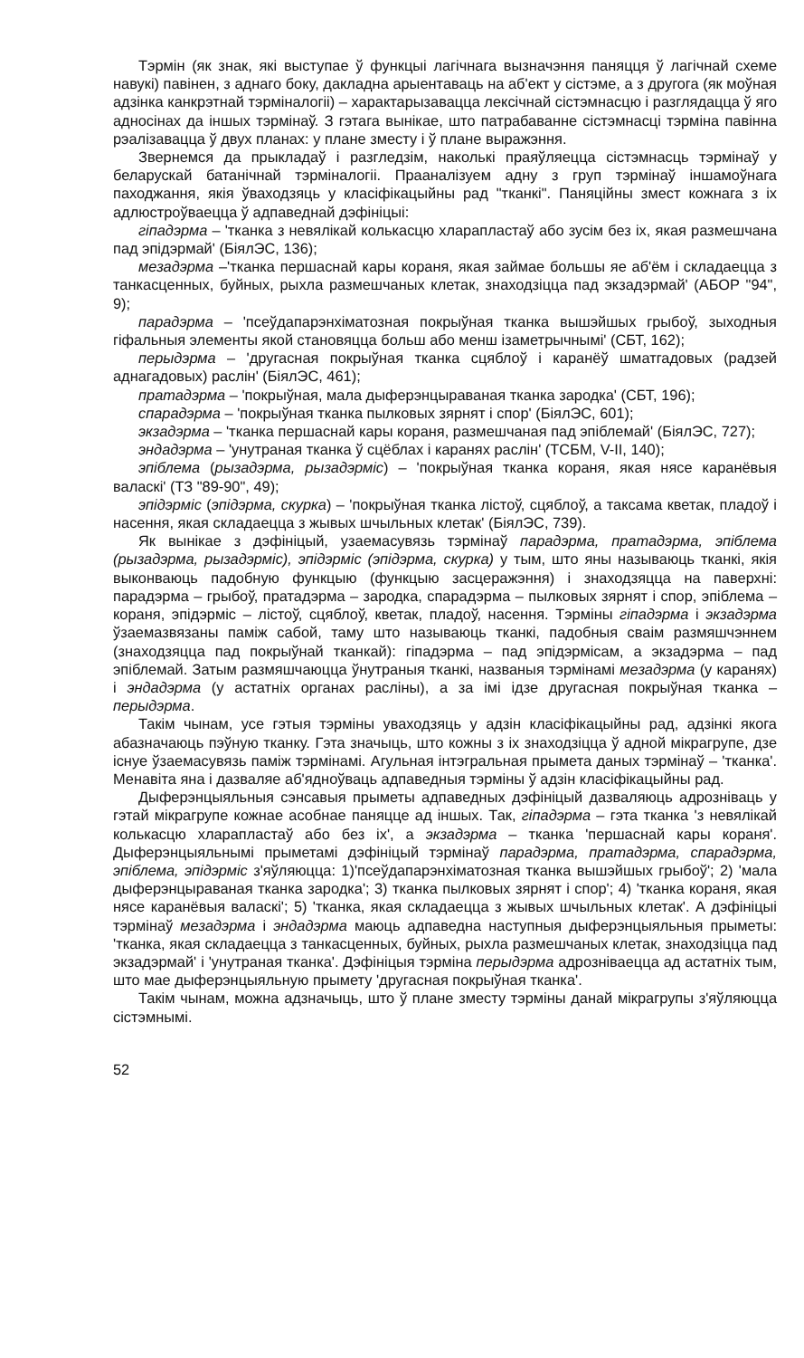Тэрмін (як знак, які выступае ў функцыі лагічнага вызначэння паняцця ў лагічнай схеме навукі) павінен, з аднаго боку, дакладна арыентаваць на аб'ект у сістэме, а з другога (як моўная адзінка канкрэтнай тэрміналогіі) – характарызавацца лексічнай сістэмнасцю і разглядацца ў яго адносінах да іншых тэрмінаў. З гэтага вынікае, што патрабаванне сістэмнасці тэрміна павінна рэалізавацца ў двух планах: у плане зместу і ў плане выражэння.
Звернемся да прыкладаў і разгледзім, наколькі праяўляецца сістэмнасць тэрмінаў у беларускай батанічнай тэрміналогіі. Прааналізуем адну з груп тэрмінаў іншамоўнага паходжання, якія ўваходзяць у класіфікацыйны рад "тканкі". Паняційны змест кожнага з іх адлюстроўваецца ў адпаведнай дэфініцыі:
гіпадэрма – 'тканка з невялікай колькасцю хларапластаў або зусім без іх, якая размешчана пад эпідэрмай' (БіялЭС, 136);
мезадэрма –'тканка першаснай кары кораня, якая займае большы яе аб'ём і складаецца з танкасценных, буйных, рыхла размешчаных клетак, знаходзіцца пад экзадэрмай' (АБОР "94", 9);
парадэрма – 'псеўдапарэнхіматозная покрыўная тканка вышэйшых грыбоў, зыходныя гіфальныя элементы якой становяцца больш або менш ізаметрычнымі' (СБТ, 162);
перыдэрма – 'другасная покрыўная тканка сцяблоў і каранёў шматгадовых (радзей аднагадовых) раслін' (БіялЭС, 461);
пратадэрма – 'покрыўная, мала дыферэнцыраваная тканка зародка' (СБТ, 196);
спарадэрма – 'покрыўная тканка пылковых зярнят і спор' (БіялЭС, 601);
экзадэрма – 'тканка першаснай кары кораня, размешчаная пад эпіблемай' (БіялЭС, 727);
эндадэрма – 'унутраная тканка ў сцёблах і каранях раслін' (ТСБМ, V-II, 140);
эпіблема (рызадэрма, рызадэрміс) – 'покрыўная тканка кораня, якая нясе каранёвыя валаскі' (ТЗ "89-90", 49);
эпідэрміс (эпідэрма, скурка) – 'покрыўная тканка лістоў, сцяблоў, а таксама кветак, пладоў і насення, якая складаецца з жывых шчыльных клетак' (БіялЭС, 739).
Як вынікае з дэфініцый, узаемасувязь тэрмінаў парадэрма, пратадэрма, эпіблема (рызадэрма, рызадэрміс), эпідэрміс (эпідэрма, скурка) у тым, што яны называюць тканкі, якія выконваюць падобную функцыю (функцыю засцеражэння) і знаходзяцца на паверхні: парадэрма – грыбоў, пратадэрма – зародка, спарадэрма – пылковых зярнят і спор, эпіблема – кораня, эпідэрміс – лістоў, сцяблоў, кветак, пладоў, насення. Тэрміны гіпадэрма і экзадэрма ўзаемазвязаны паміж сабой, таму што называюць тканкі, падобныя сваім размяшчэннем (знаходзяцца пад покрыўнай тканкай): гіпадэрма – пад эпідэрмісам, а экзадэрма – пад эпіблемай. Затым размяшчаюцца ўнутраныя тканкі, названыя тэрмінамі мезадэрма (у каранях) і эндадэрма (у астатніх органах расліны), а за імі ідзе другасная покрыўная тканка – перыдэрма.
Такім чынам, усе гэтыя тэрміны уваходзяць у адзін класіфікацыйны рад, адзінкі якога абазначаюць пэўную тканку. Гэта значыць, што кожны з іх знаходзіцца ў адной мікрагрупе, дзе існуе ўзаемасувязь паміж тэрмінамі. Агульная інтэгральная прымета даных тэрмінаў – 'тканка'. Менавіта яна і дазваляе аб'ядноўваць адпаведныя тэрміны ў адзін класіфікацыйны рад.
Дыферэнцыяльныя сэнсавыя прыметы адпаведных дэфініцый дазваляюць адрозніваць у гэтай мікрагрупе кожнае асобнае паняцце ад іншых. Так, гіпадэрма – гэта тканка 'з невялікай колькасцю хларапластаў або без іх', а экзадэрма – тканка 'першаснай кары кораня'. Дыферэнцыяльнымі прыметамі дэфініцый тэрмінаў парадэрма, пратадэрма, спарадэрма, эпіблема, эпідэрміс з'яўляюцца: 1)'псеўдапарэнхіматозная тканка вышэйшых грыбоў'; 2) 'мала дыферэнцыраваная тканка зародка'; 3) тканка пылковых зярнят і спор'; 4) 'тканка кораня, якая нясе каранёвыя валаскі'; 5) 'тканка, якая складаецца з жывых шчыльных клетак'. А дэфініцыі тэрмінаў мезадэрма і эндадэрма маюць адпаведна наступныя дыферэнцыяльныя прыметы: 'тканка, якая складаецца з танкасценных, буйных, рыхла размешчаных клетак, знаходзіцца пад экзадэрмай' і 'унутраная тканка'. Дэфініцыя тэрміна перыдэрма адрозніваецца ад астатніх тым, што мае дыферэнцыяльную прымету 'другасная покрыўная тканка'.
Такім чынам, можна адзначыць, што ў плане зместу тэрміны данай мікрагрупы з'яўляюцца сістэмнымі.
52